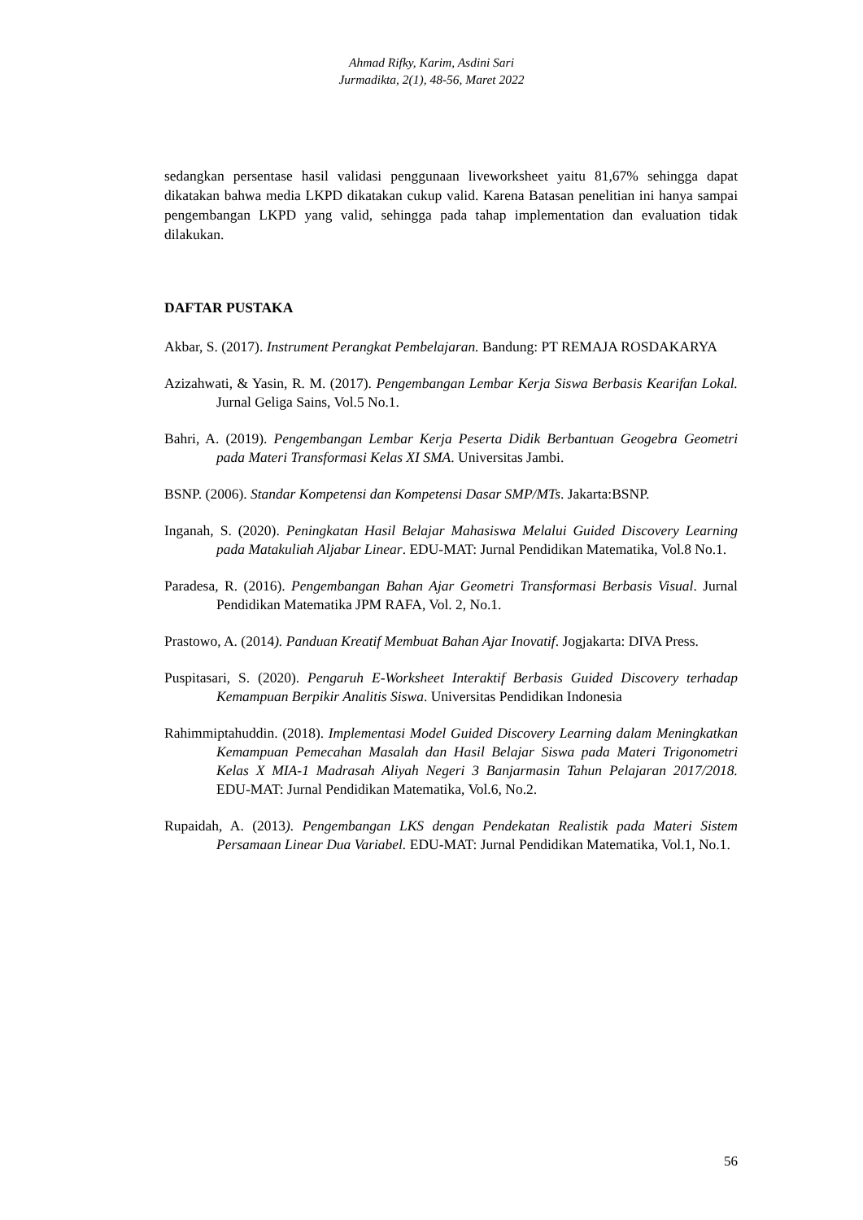Ahmad Rifky, Karim, Asdini Sari
Jurmadikta, 2(1), 48-56, Maret 2022
sedangkan persentase hasil validasi penggunaan liveworksheet yaitu 81,67% sehingga dapat dikatakan bahwa media LKPD dikatakan cukup valid. Karena Batasan penelitian ini hanya sampai pengembangan LKPD yang valid, sehingga pada tahap implementation dan evaluation tidak dilakukan.
DAFTAR PUSTAKA
Akbar, S. (2017). Instrument Perangkat Pembelajaran. Bandung: PT REMAJA ROSDAKARYA
Azizahwati, & Yasin, R. M. (2017). Pengembangan Lembar Kerja Siswa Berbasis Kearifan Lokal. Jurnal Geliga Sains, Vol.5 No.1.
Bahri, A. (2019). Pengembangan Lembar Kerja Peserta Didik Berbantuan Geogebra Geometri pada Materi Transformasi Kelas XI SMA. Universitas Jambi.
BSNP. (2006). Standar Kompetensi dan Kompetensi Dasar SMP/MTs. Jakarta:BSNP.
Inganah, S. (2020). Peningkatan Hasil Belajar Mahasiswa Melalui Guided Discovery Learning pada Matakuliah Aljabar Linear. EDU-MAT: Jurnal Pendidikan Matematika, Vol.8 No.1.
Paradesa, R. (2016). Pengembangan Bahan Ajar Geometri Transformasi Berbasis Visual. Jurnal Pendidikan Matematika JPM RAFA, Vol. 2, No.1.
Prastowo, A. (2014). Panduan Kreatif Membuat Bahan Ajar Inovatif. Jogjakarta: DIVA Press.
Puspitasari, S. (2020). Pengaruh E-Worksheet Interaktif Berbasis Guided Discovery terhadap Kemampuan Berpikir Analitis Siswa. Universitas Pendidikan Indonesia
Rahimmiptahuddin. (2018). Implementasi Model Guided Discovery Learning dalam Meningkatkan Kemampuan Pemecahan Masalah dan Hasil Belajar Siswa pada Materi Trigonometri Kelas X MIA-1 Madrasah Aliyah Negeri 3 Banjarmasin Tahun Pelajaran 2017/2018. EDU-MAT: Jurnal Pendidikan Matematika, Vol.6, No.2.
Rupaidah, A. (2013). Pengembangan LKS dengan Pendekatan Realistik pada Materi Sistem Persamaan Linear Dua Variabel. EDU-MAT: Jurnal Pendidikan Matematika, Vol.1, No.1.
56